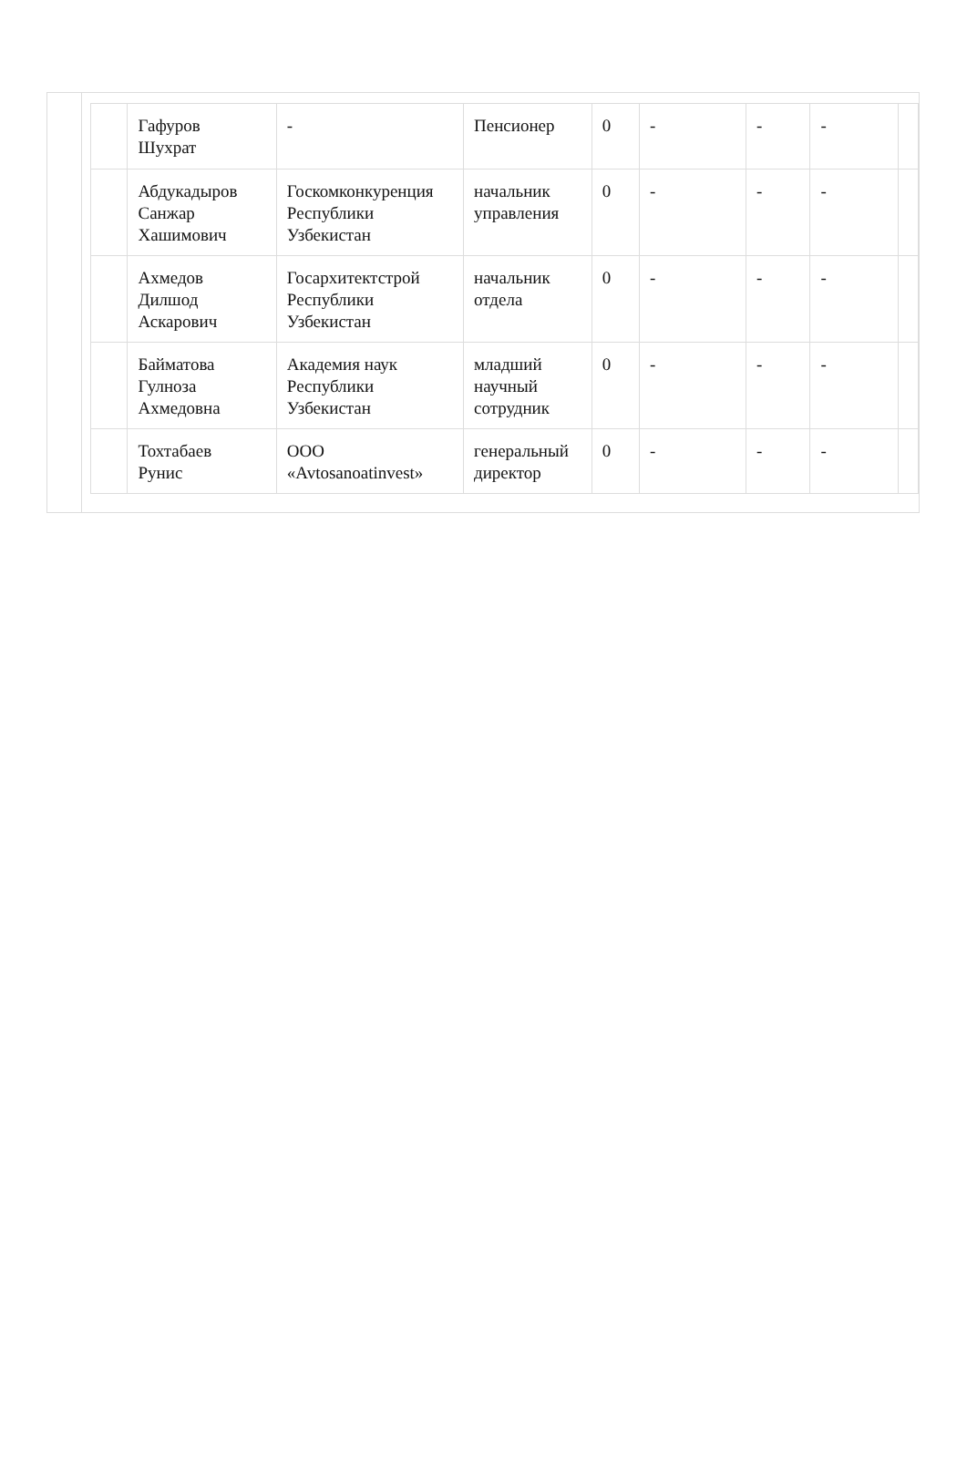| | Гафуров Шухрат | - | Пенсионер | 0 | - | - | - | |
| | Абдукадыров Санжар Хашимович | Госкомконкуренция Республики Узбекистан | начальник управления | 0 | - | - | - | |
| | Ахмедов Дилшод Аскарович | Госархитектстрой Республики Узбекистан | начальник отдела | 0 | - | - | - | |
| | Байматова Гулноза Ахмедовна | Академия наук Республики Узбекистан | младший научный сотрудник | 0 | - | - | - | |
| | Тохтабаев Рунис | ООО «Avtosanoatinvest» | генеральный директор | 0 | - | - | - | |